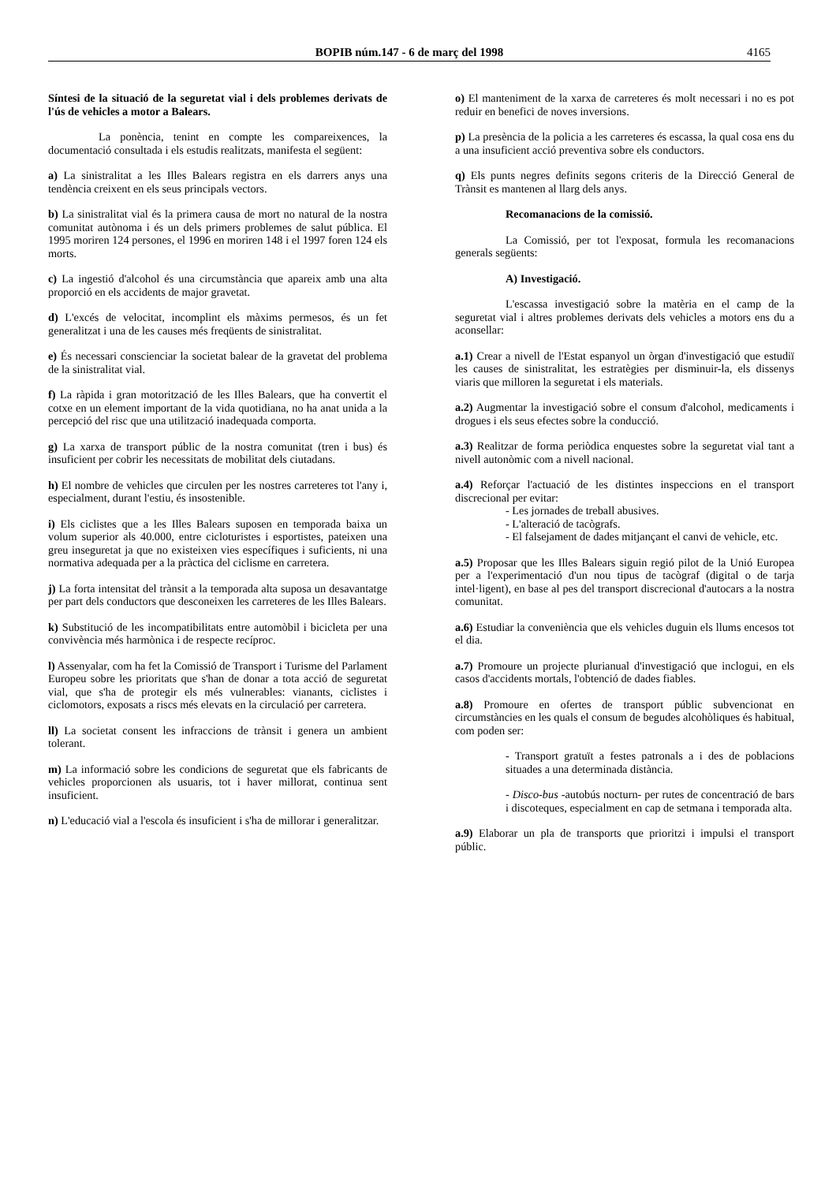BOPIB núm.147 - 6 de març del 1998 4165
Síntesi de la situació de la seguretat vial i dels problemes derivats de l'ús de vehicles a motor a Balears.
La ponència, tenint en compte les compareixences, la documentació consultada i els estudis realitzats, manifesta el següent:
a) La sinistralitat a les Illes Balears registra en els darrers anys una tendència creixent en els seus principals vectors.
b) La sinistralitat vial és la primera causa de mort no natural de la nostra comunitat autònoma i és un dels primers problemes de salut pública. El 1995 moriren 124 persones, el 1996 en moriren 148 i el 1997 foren 124 els morts.
c) La ingestió d'alcohol és una circumstància que apareix amb una alta proporció en els accidents de major gravetat.
d) L'excés de velocitat, incomplint els màxims permesos, és un fet generalitzat i una de les causes més freqüents de sinistralitat.
e) És necessari conscienciar la societat balear de la gravetat del problema de la sinistralitat vial.
f) La ràpida i gran motorització de les Illes Balears, que ha convertit el cotxe en un element important de la vida quotidiana, no ha anat unida a la percepció del risc que una utilització inadequada comporta.
g) La xarxa de transport públic de la nostra comunitat (tren i bus) és insuficient per cobrir les necessitats de mobilitat dels ciutadans.
h) El nombre de vehicles que circulen per les nostres carreteres tot l'any i, especialment, durant l'estiu, és insostenible.
i) Els ciclistes que a les Illes Balears suposen en temporada baixa un volum superior als 40.000, entre cicloturistes i esportistes, pateixen una greu inseguretat ja que no existeixen vies específiques i suficients, ni una normativa adequada per a la pràctica del ciclisme en carretera.
j) La forta intensitat del trànsit a la temporada alta suposa un desavantatge per part dels conductors que desconeixen les carreteres de les Illes Balears.
k) Substitució de les incompatibilitats entre automòbil i bicicleta per una convivència més harmònica i de respecte recíproc.
l) Assenyalar, com ha fet la Comissió de Transport i Turisme del Parlament Europeu sobre les prioritats que s'han de donar a tota acció de seguretat vial, que s'ha de protegir els més vulnerables: vianants, ciclistes i ciclomotors, exposats a riscs més elevats en la circulació per carretera.
ll) La societat consent les infraccions de trànsit i genera un ambient tolerant.
m) La informació sobre les condicions de seguretat que els fabricants de vehicles proporcionen als usuaris, tot i haver millorat, continua sent insuficient.
n) L'educació vial a l'escola és insuficient i s'ha de millorar i generalitzar.
o) El manteniment de la xarxa de carreteres és molt necessari i no es pot reduir en benefici de noves inversions.
p) La presència de la policia a les carreteres és escassa, la qual cosa ens du a una insuficient acció preventiva sobre els conductors.
q) Els punts negres definits segons criteris de la Direcció General de Trànsit es mantenen al llarg dels anys.
Recomanacions de la comissió.
La Comissió, per tot l'exposat, formula les recomanacions generals següents:
A) Investigació.
L'escassa investigació sobre la matèria en el camp de la seguretat vial i altres problemes derivats dels vehicles a motors ens du a aconsellar:
a.1) Crear a nivell de l'Estat espanyol un òrgan d'investigació que estudiï les causes de sinistralitat, les estratègies per disminuir-la, els dissenys viaris que milloren la seguretat i els materials.
a.2) Augmentar la investigació sobre el consum d'alcohol, medicaments i drogues i els seus efectes sobre la conducció.
a.3) Realitzar de forma periòdica enquestes sobre la seguretat vial tant a nivell autonòmic com a nivell nacional.
a.4) Reforçar l'actuació de les distintes inspeccions en el transport discrecional per evitar:
- Les jornades de treball abusives.
- L'alteració de tacògrafs.
- El falsejament de dades mitjançant el canvi de vehicle, etc.
a.5) Proposar que les Illes Balears siguin regió pilot de la Unió Europea per a l'experimentació d'un nou tipus de tacògraf (digital o de tarja intel·ligent), en base al pes del transport discrecional d'autocars a la nostra comunitat.
a.6) Estudiar la conveniència que els vehicles duguin els llums encesos tot el dia.
a.7) Promoure un projecte plurianual d'investigació que inclogui, en els casos d'accidents mortals, l'obtenció de dades fiables.
a.8) Promoure en ofertes de transport públic subvencionat en circumstàncies en les quals el consum de begudes alcohòliques és habitual, com poden ser:
- Transport gratuït a festes patronals a i des de poblacions situades a una determinada distància.
- Disco-bus -autobús nocturn- per rutes de concentració de bars i discoteques, especialment en cap de setmana i temporada alta.
a.9) Elaborar un pla de transports que prioritzi i impulsi el transport públic.